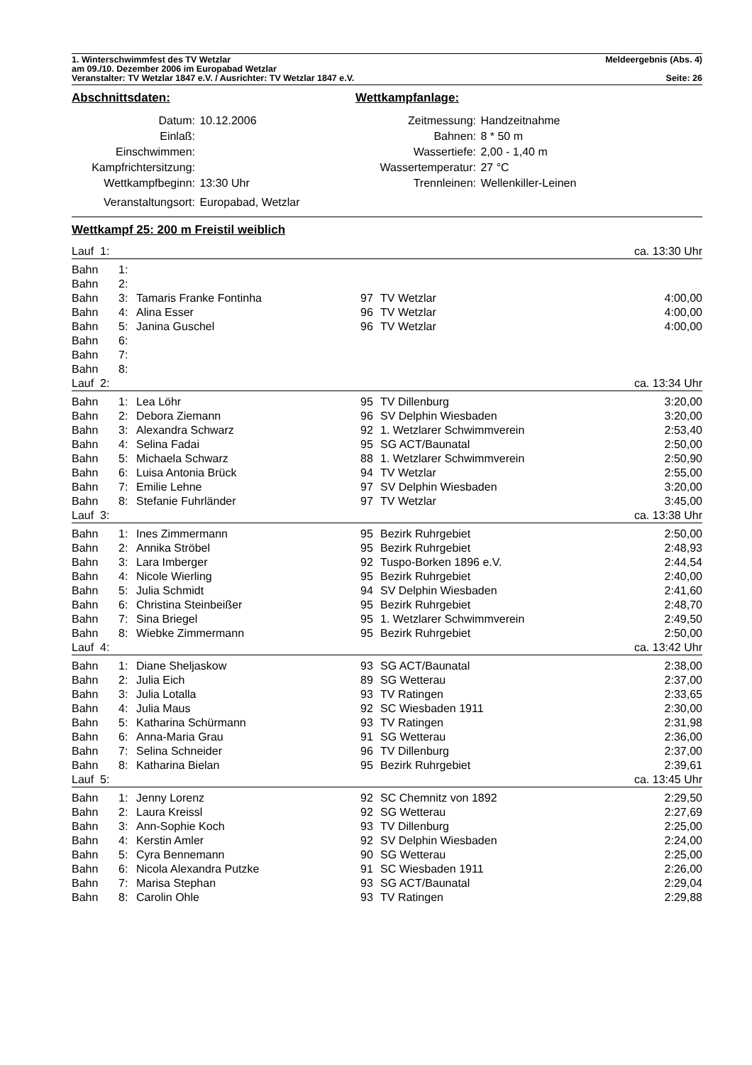1. Winterschwimmfest des TV Wetzlar Meldeergebnis (Abs. 4)
am 09./10. Dezember 2006 im Europabad Wetzlar
Veranstalter: TV Wetzlar 1847 e.V. / Ausrichter: TV Wetzlar 1847 e.V. Seite: 26
Abschnittsdaten:
| Datum: | 10.12.2006 |
| Einlaß: | |
| Einschwimmen: | |
| Kampfrichtersitzung: | |
| Wettkampfbeginn: | 13:30 Uhr |
| Veranstaltungsort: | Europabad, Wetzlar |
Wettkampfanlage:
| Zeitmessung: | Handzeitnahme |
| Bahnen: | 8 * 50 m |
| Wassertiefe: | 2,00 - 1,40 m |
| Wassertemperatur: | 27 °C |
| Trennleinen: | Wellenkiller-Leinen |
Wettkampf 25: 200 m Freistil weiblich
| Lauf 1: | | | | | ca. 13:30 Uhr |
| Bahn | 1: | | | | |
| Bahn | 2: | | | | |
| Bahn | 3: | Tamaris Franke Fontinha | 97 | TV Wetzlar | 4:00,00 |
| Bahn | 4: | Alina Esser | 96 | TV Wetzlar | 4:00,00 |
| Bahn | 5: | Janina Guschel | 96 | TV Wetzlar | 4:00,00 |
| Bahn | 6: | | | | |
| Bahn | 7: | | | | |
| Bahn | 8: | | | | |
| Lauf 2: | | | | | ca. 13:34 Uhr |
| Bahn | 1: | Lea Löhr | 95 | TV Dillenburg | 3:20,00 |
| Bahn | 2: | Debora Ziemann | 96 | SV Delphin Wiesbaden | 3:20,00 |
| Bahn | 3: | Alexandra Schwarz | 92 | 1. Wetzlarer Schwimmverein | 2:53,40 |
| Bahn | 4: | Selina Fadai | 95 | SG ACT/Baunatal | 2:50,00 |
| Bahn | 5: | Michaela Schwarz | 88 | 1. Wetzlarer Schwimmverein | 2:50,90 |
| Bahn | 6: | Luisa Antonia Brück | 94 | TV Wetzlar | 2:55,00 |
| Bahn | 7: | Emilie Lehne | 97 | SV Delphin Wiesbaden | 3:20,00 |
| Bahn | 8: | Stefanie Fuhrländer | 97 | TV Wetzlar | 3:45,00 |
| Lauf 3: | | | | | ca. 13:38 Uhr |
| Bahn | 1: | Ines Zimmermann | 95 | Bezirk Ruhrgebiet | 2:50,00 |
| Bahn | 2: | Annika Ströbel | 95 | Bezirk Ruhrgebiet | 2:48,93 |
| Bahn | 3: | Lara Imberger | 92 | Tuspo-Borken 1896 e.V. | 2:44,54 |
| Bahn | 4: | Nicole Wierling | 95 | Bezirk Ruhrgebiet | 2:40,00 |
| Bahn | 5: | Julia Schmidt | 94 | SV Delphin Wiesbaden | 2:41,60 |
| Bahn | 6: | Christina Steinbeißer | 95 | Bezirk Ruhrgebiet | 2:48,70 |
| Bahn | 7: | Sina Briegel | 95 | 1. Wetzlarer Schwimmverein | 2:49,50 |
| Bahn | 8: | Wiebke Zimmermann | 95 | Bezirk Ruhrgebiet | 2:50,00 |
| Lauf 4: | | | | | ca. 13:42 Uhr |
| Bahn | 1: | Diane Sheljaskow | 93 | SG ACT/Baunatal | 2:38,00 |
| Bahn | 2: | Julia Eich | 89 | SG Wetterau | 2:37,00 |
| Bahn | 3: | Julia Lotalla | 93 | TV Ratingen | 2:33,65 |
| Bahn | 4: | Julia Maus | 92 | SC Wiesbaden 1911 | 2:30,00 |
| Bahn | 5: | Katharina Schürmann | 93 | TV Ratingen | 2:31,98 |
| Bahn | 6: | Anna-Maria Grau | 91 | SG Wetterau | 2:36,00 |
| Bahn | 7: | Selina Schneider | 96 | TV Dillenburg | 2:37,00 |
| Bahn | 8: | Katharina Bielan | 95 | Bezirk Ruhrgebiet | 2:39,61 |
| Lauf 5: | | | | | ca. 13:45 Uhr |
| Bahn | 1: | Jenny Lorenz | 92 | SC Chemnitz von 1892 | 2:29,50 |
| Bahn | 2: | Laura Kreissl | 92 | SG Wetterau | 2:27,69 |
| Bahn | 3: | Ann-Sophie Koch | 93 | TV Dillenburg | 2:25,00 |
| Bahn | 4: | Kerstin Amler | 92 | SV Delphin Wiesbaden | 2:24,00 |
| Bahn | 5: | Cyra Bennemann | 90 | SG Wetterau | 2:25,00 |
| Bahn | 6: | Nicola Alexandra Putzke | 91 | SC Wiesbaden 1911 | 2:26,00 |
| Bahn | 7: | Marisa Stephan | 93 | SG ACT/Baunatal | 2:29,04 |
| Bahn | 8: | Carolin Ohle | 93 | TV Ratingen | 2:29,88 |